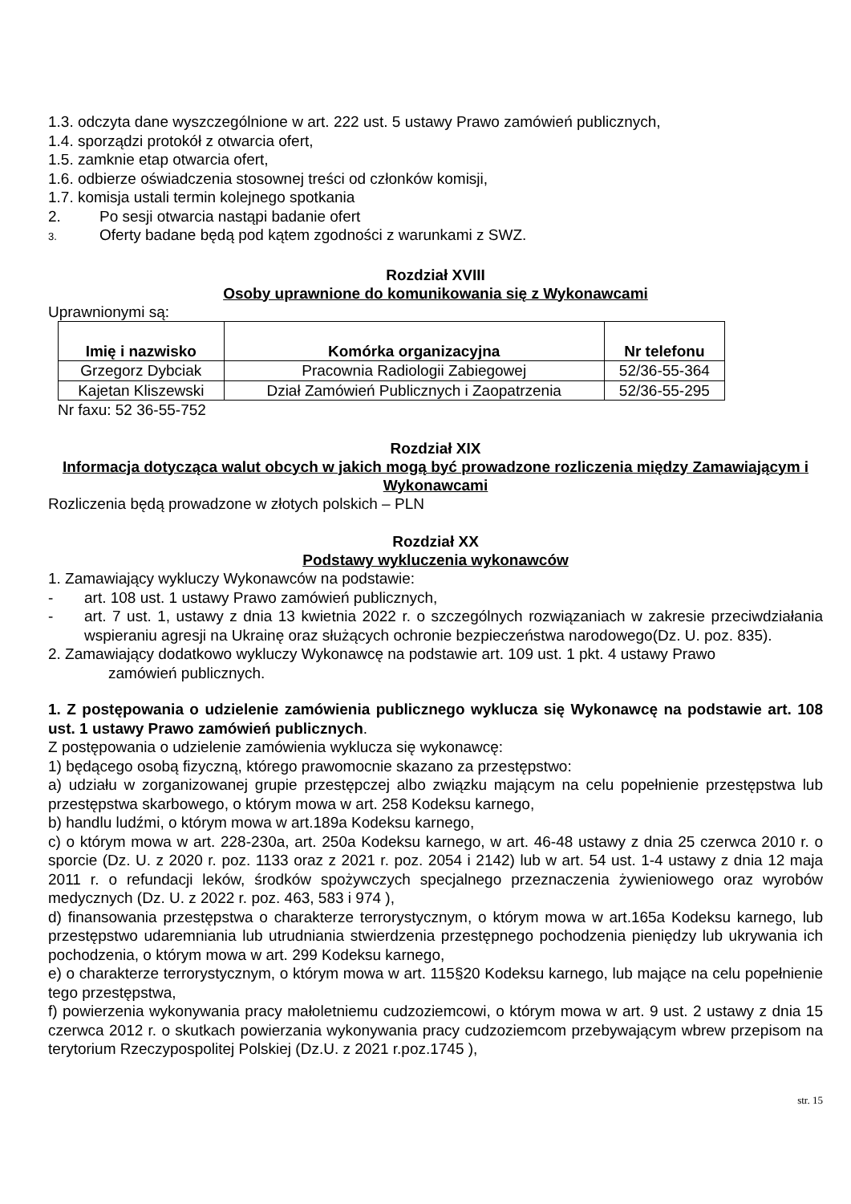1.3. odczyta dane wyszczególnione w art. 222 ust. 5 ustawy Prawo zamówień publicznych,
1.4. sporządzi protokół z otwarcia ofert,
1.5. zamknie etap otwarcia ofert,
1.6. odbierze oświadczenia stosownej treści od członków komisji,
1.7. komisja ustali termin kolejnego spotkania
2. Po sesji otwarcia nastąpi badanie ofert
3. Oferty badane będą pod kątem zgodności z warunkami z SWZ.
Rozdział XVIII
Osoby uprawnione do komunikowania się z Wykonawcami
Uprawnionymi są:
| Imię i nazwisko | Komórka organizacyjna | Nr telefonu |
| --- | --- | --- |
| Grzegorz Dybciak | Pracownia Radiologii Zabiegowej | 52/36-55-364 |
| Kajetan Kliszewski | Dział Zamówień Publicznych i Zaopatrzenia | 52/36-55-295 |
Nr faxu: 52 36-55-752
Rozdział XIX
Informacja dotycząca walut obcych w jakich mogą być prowadzone rozliczenia między Zamawiającym i Wykonawcami
Rozliczenia będą prowadzone w złotych polskich – PLN
Rozdział XX
Podstawy wykluczenia wykonawców
1. Zamawiający wykluczy Wykonawców na podstawie:
- art. 108 ust. 1 ustawy Prawo zamówień publicznych,
- art. 7 ust. 1, ustawy z dnia 13 kwietnia 2022 r. o szczególnych rozwiązaniach w zakresie przeciwdziałania wspieraniu agresji na Ukrainę oraz służących ochronie bezpieczeństwa narodowego(Dz. U. poz. 835).
2. Zamawiający dodatkowo wykluczy Wykonawcę na podstawie art. 109 ust. 1 pkt. 4 ustawy Prawo
zamówień publicznych.
1. Z postępowania o udzielenie zamówienia publicznego wyklucza się Wykonawcę na podstawie art. 108 ust. 1 ustawy Prawo zamówień publicznych.
Z postępowania o udzielenie zamówienia wyklucza się wykonawcę:
1) będącego osobą fizyczną, którego prawomocnie skazano za przestępstwo:
a) udziału w zorganizowanej grupie przestępczej albo związku mającym na celu popełnienie przestępstwa lub przestępstwa skarbowego, o którym mowa w art. 258 Kodeksu karnego,
b) handlu ludźmi, o którym mowa w art.189a Kodeksu karnego,
c) o którym mowa w art. 228-230a, art. 250a Kodeksu karnego, w art. 46-48 ustawy z dnia 25 czerwca 2010 r. o sporcie (Dz. U. z 2020 r. poz. 1133 oraz z 2021 r. poz. 2054 i 2142) lub w art. 54 ust. 1-4 ustawy z dnia 12 maja 2011 r. o refundacji leków, środków spożywczych specjalnego przeznaczenia żywieniowego oraz wyrobów medycznych (Dz. U. z 2022 r. poz. 463, 583 i 974 ),
d) finansowania przestępstwa o charakterze terrorystycznym, o którym mowa w art.165a Kodeksu karnego, lub przestępstwo udaremniania lub utrudniania stwierdzenia przestępnego pochodzenia pieniędzy lub ukrywania ich pochodzenia, o którym mowa w art. 299 Kodeksu karnego,
e) o charakterze terrorystycznym, o którym mowa w art. 115§20 Kodeksu karnego, lub mające na celu popełnienie tego przestępstwa,
f) powierzenia wykonywania pracy małoletniemu cudzoziemcowi, o którym mowa w art. 9 ust. 2 ustawy z dnia 15 czerwca 2012 r. o skutkach powierzania wykonywania pracy cudzoziemcom przebywającym wbrew przepisom na terytorium Rzeczypospolitej Polskiej (Dz.U. z 2021 r.poz.1745 ),
str. 15